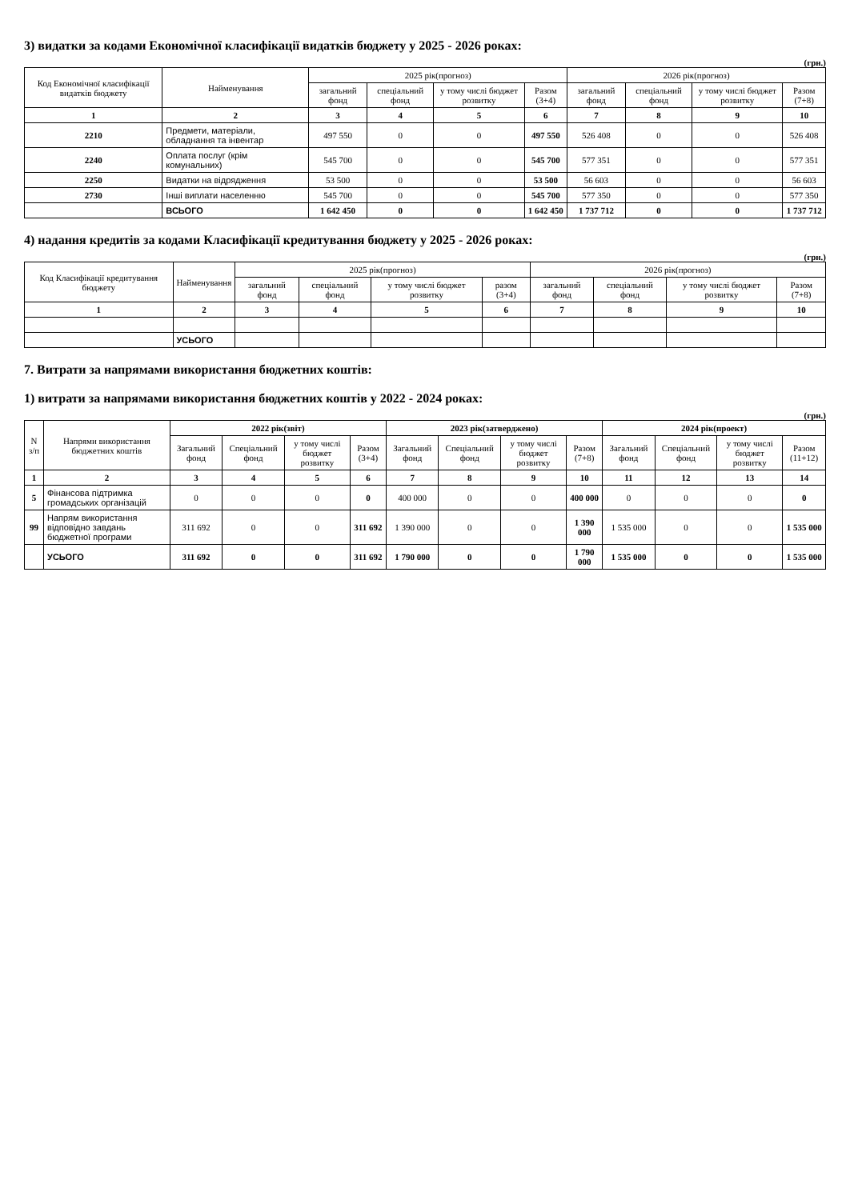3) видатки за кодами Економічної класифікації видатків бюджету у 2025 - 2026 роках:
(грн.)
| Код Економічної класифікації видатків бюджету | Найменування | 2025 рік(прогноз) | | | | 2026 рік(прогноз) | | | |
| --- | --- | --- | --- | --- | --- | --- | --- | --- | --- |
| | | загальний фонд | спеціальний фонд | у тому числі бюджет розвитку | Разом (3+4) | загальний фонд | спеціальний фонд | у тому числі бюджет розвитку | Разом (7+8) |
| 1 | 2 | 3 | 4 | 5 | 6 | 7 | 8 | 9 | 10 |
| 2210 | Предмети, матеріали, обладнання та інвентар | 497 550 | 0 | 0 | 497 550 | 526 408 | 0 | 0 | 526 408 |
| 2240 | Оплата послуг (крім комунальних) | 545 700 | 0 | 0 | 545 700 | 577 351 | 0 | 0 | 577 351 |
| 2250 | Видатки на відрядження | 53 500 | 0 | 0 | 53 500 | 56 603 | 0 | 0 | 56 603 |
| 2730 | Інші виплати населенню | 545 700 | 0 | 0 | 545 700 | 577 350 | 0 | 0 | 577 350 |
| | ВСЬОГО | 1 642 450 | 0 | 0 | 1 642 450 | 1 737 712 | 0 | 0 | 1 737 712 |
4) надання кредитів за кодами Класифікації кредитування бюджету у 2025 - 2026 роках:
(грн.)
| Код Класифікації кредитування бюджету | Найменування | 2025 рік(прогноз) | | | | 2026 рік(прогноз) | | | |
| --- | --- | --- | --- | --- | --- | --- | --- | --- | --- |
| | | загальний фонд | спеціальний фонд | у тому числі бюджет розвитку | разом (3+4) | загальний фонд | спеціальний фонд | у тому числі бюджет розвитку | Разом (7+8) |
| 1 | 2 | 3 | 4 | 5 | 6 | 7 | 8 | 9 | 10 |
| | УСЬОГО | | | | | | | | |
7. Витрати за напрямами використання бюджетних коштів:
1) витрати за напрямами використання бюджетних коштів у 2022 - 2024 роках:
(грн.)
| N з/п | Напрями використання бюджетних коштів | 2022 рік(звіт) | | | | 2023 рік(затверджено) | | | | 2024 рік(проект) | | | |
| --- | --- | --- | --- | --- | --- | --- | --- | --- | --- | --- | --- | --- | --- |
| | | Загальний фонд | Спеціальний фонд | у тому числі бюджет розвитку | Разом (3+4) | Загальний фонд | Спеціальний фонд | у тому числі бюджет розвитку | Разом (7+8) | Загальний фонд | Спеціальний фонд | у тому числі бюджет розвитку | Разом (11+12) |
| 1 | 2 | 3 | 4 | 5 | 6 | 7 | 8 | 9 | 10 | 11 | 12 | 13 | 14 |
| 5 | Фінансова підтримка громадських організацій | 0 | 0 | 0 | 0 | 400 000 | 0 | 0 | 400 000 | 0 | 0 | 0 | 0 |
| 99 | Напрям використання відповідно завдань бюджетної програми | 311 692 | 0 | 0 | 311 692 | 1 390 000 | 0 | 0 | 1 390 000 | 1 535 000 | 0 | 0 | 1 535 000 |
| | УСЬОГО | 311 692 | 0 | 0 | 311 692 | 1 790 000 | 0 | 0 | 1 790 000 | 1 535 000 | 0 | 0 | 1 535 000 |